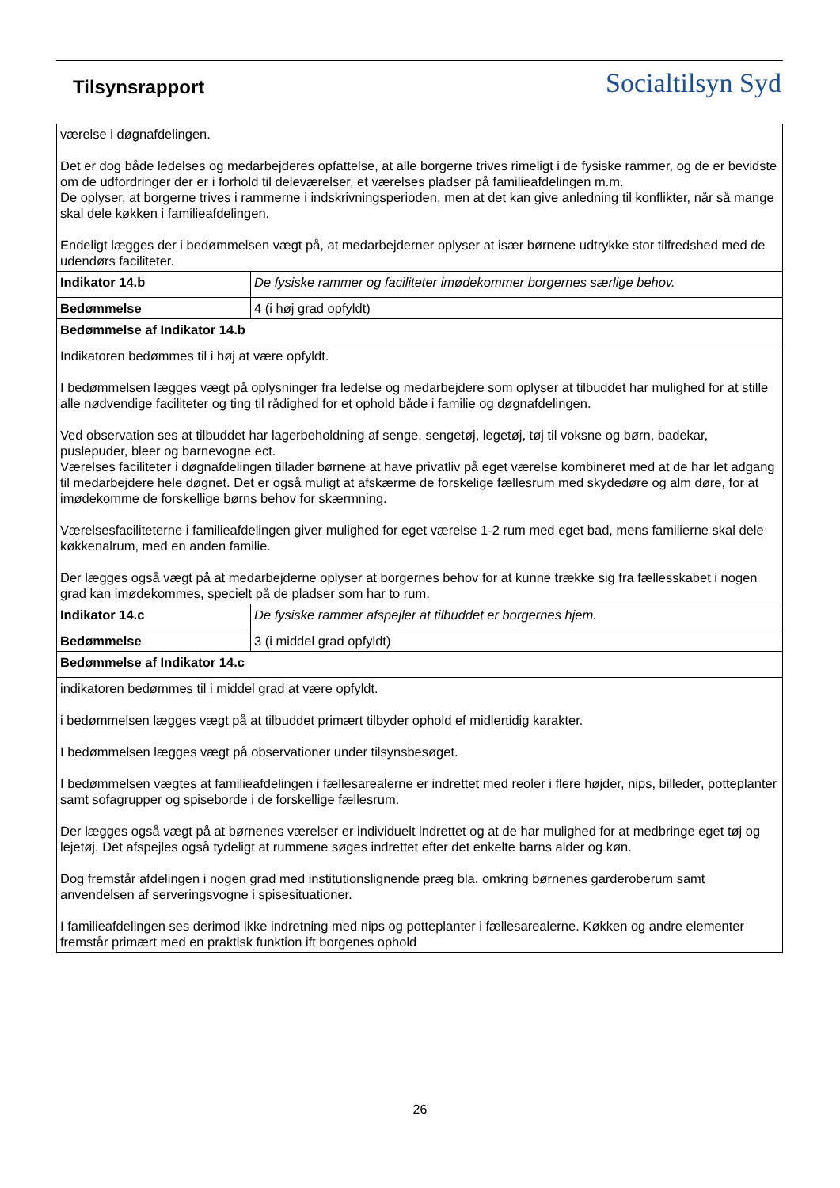Tilsynsrapport Socialtilsyn Syd
| værelse i døgnafdelingen. Det er dog både ledelses og medarbejderes opfattelse, at alle borgerne trives rimeligt i de fysiske rammer, og de er bevidste om de udfordringer der er i forhold til deleværelser, et værelses pladser på familieafdelingen m.m. De oplyser, at borgerne trives i rammerne i indskrivningsperioden, men at det kan give anledning til konflikter, når så mange skal dele køkken i familieafdelingen. Endeligt lægges der i bedømmelsen vægt på, at medarbejderner oplyser at især børnene udtrykke stor tilfredshed med de udendørs faciliteter. | |
| Indikator 14.b | De fysiske rammer og faciliteter imødekommer borgernes særlige behov. |
| Bedømmelse | 4 (i høj grad opfyldt) |
| Bedømmelse af Indikator 14.b | |
| Indikatoren bedømmes til i høj at være opfyldt. I bedømmelsen lægges vægt på oplysninger fra ledelse og medarbejdere som oplyser at tilbuddet har mulighed for at stille alle nødvendige faciliteter og ting til rådighed for et ophold både i familie og døgnafdelingen. Ved observation ses at tilbuddet har lagerbeholdning af senge, sengetøj, legetøj, tøj til voksne og børn, badekar, puslepuder, bleer og barnevogne ect. Værelses faciliteter i døgnafdelingen tillader børnene at have privatliv på eget værelse kombineret med at de har let adgang til medarbejdere hele døgnet. Det er også muligt at afskærme de forskelige fællesrum med skydedøre og alm døre, for at imødekomme de forskellige børns behov for skærmning. Værelsesfaciliteterne i familieafdelingen giver mulighed for eget værelse 1-2 rum med eget bad, mens familierne skal dele køkkenalrum, med en anden familie. Der lægges også vægt på at medarbejderne oplyser at borgernes behov for at kunne trække sig fra fællesskabet i nogen grad kan imødekommes, specielt på de pladser som har to rum. | |
| Indikator 14.c | De fysiske rammer afspejler at tilbuddet er borgernes hjem. |
| Bedømmelse | 3 (i middel grad opfyldt) |
| Bedømmelse af Indikator 14.c | |
| indikatoren bedømmes til i middel grad at være opfyldt. i bedømmelsen lægges vægt på at tilbuddet primært tilbyder ophold ef midlertidig karakter. I bedømmelsen lægges vægt på observationer under tilsynsbesøget. I bedømmelsen vægtes at familieafdelingen i fællesarealerne er indrettet med reoler i flere højder, nips, billeder, potteplanter samt sofagrupper og spiseborde i de forskellige fællesrum. Der lægges også vægt på at børnenes værelser er individuelt indrettet og at de har mulighed for at medbringe eget tøj og lejetøj. Det afspejles også tydeligt at rummene søges indrettet efter det enkelte barns alder og køn. Dog fremstår afdelingen i nogen grad med institutionslignende præg bla. omkring børnenes garderoberum samt anvendelsen af serveringsvogne i spisesituationer. I familieafdelingen ses derimod ikke indretning med nips og potteplanter i fællesarealerne. Køkken og andre elementer fremstår primært med en praktisk funktion ift borgenes ophold | |
26